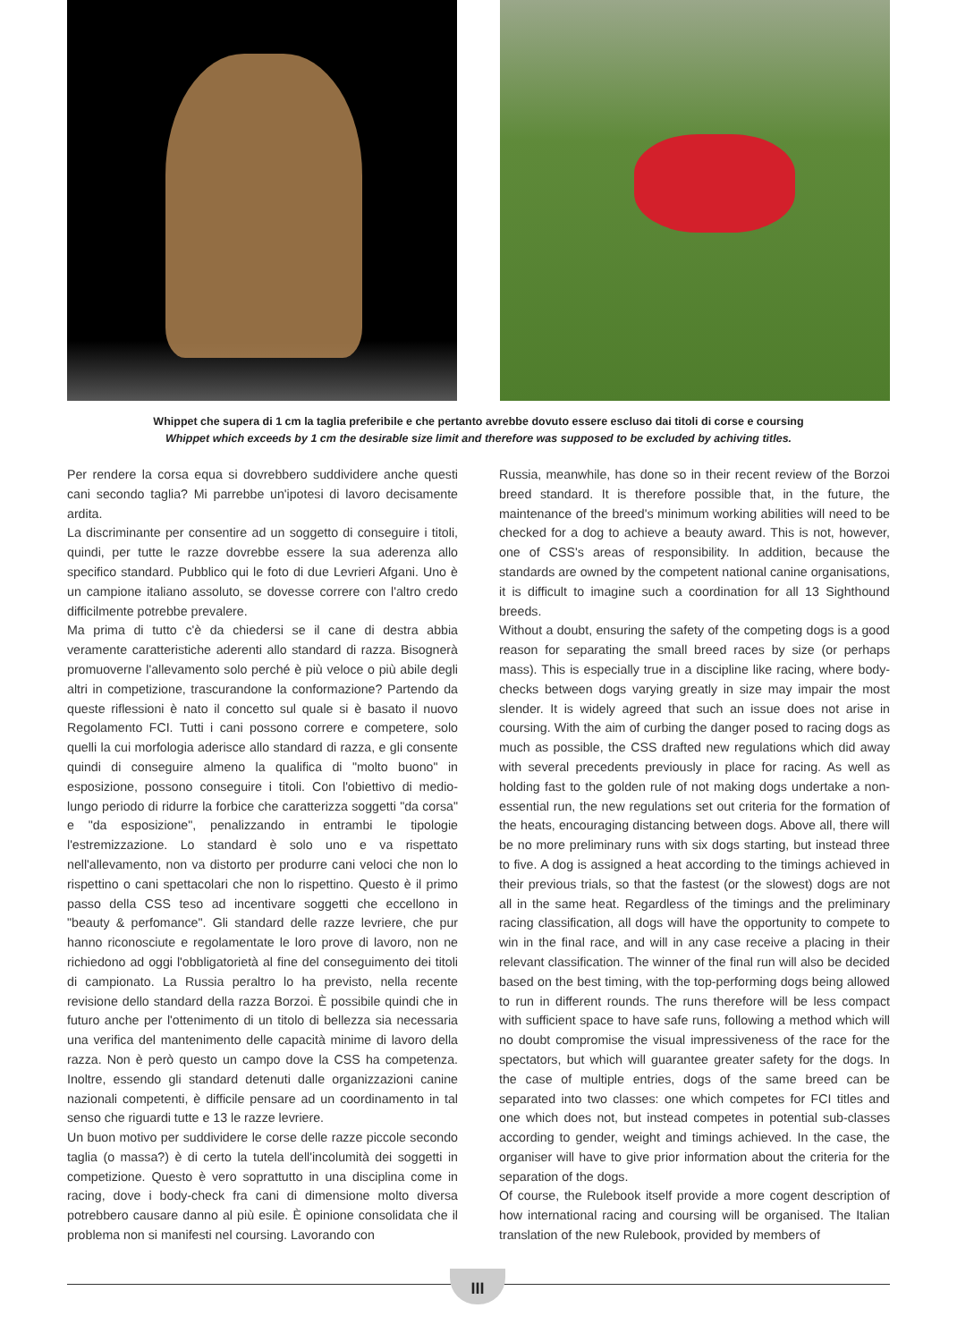Whippet che supera di 1 cm la taglia preferibile e che pertanto avrebbe dovuto essere escluso dai titoli di corse e coursing
Whippet which exceeds by 1 cm the desirable size limit and therefore was supposed to be excluded by achiving titles.
Per rendere la corsa equa si dovrebbero suddividere anche questi cani secondo taglia? Mi parrebbe un'ipotesi di lavoro decisamente ardita.
La discriminante per consentire ad un soggetto di conseguire i titoli, quindi, per tutte le razze dovrebbe essere la sua aderenza allo specifico standard. Pubblico qui le foto di due Levrieri Afgani. Uno è un campione italiano assoluto, se dovesse correre con l'altro credo difficilmente potrebbe prevalere.
Ma prima di tutto c'è da chiedersi se il cane di destra abbia veramente caratteristiche aderenti allo standard di razza. Bisognerà promuoverne l'allevamento solo perché è più veloce o più abile degli altri in competizione, trascurandone la conformazione? Partendo da queste riflessioni è nato il concetto sul quale si è basato il nuovo Regolamento FCI. Tutti i cani possono correre e competere, solo quelli la cui morfologia aderisce allo standard di razza, e gli consente quindi di conseguire almeno la qualifica di "molto buono" in esposizione, possono conseguire i titoli. Con l'obiettivo di medio-lungo periodo di ridurre la forbice che caratterizza soggetti "da corsa" e "da esposizione", penalizzando in entrambi le tipologie l'estremizzazione. Lo standard è solo uno e va rispettato nell'allevamento, non va distorto per produrre cani veloci che non lo rispettino o cani spettacolari che non lo rispettino. Questo è il primo passo della CSS teso ad incentivare soggetti che eccellono in "beauty & perfomance". Gli standard delle razze levriere, che pur hanno riconosciute e regolamentate le loro prove di lavoro, non ne richiedono ad oggi l'obbligatorietà al fine del conseguimento dei titoli di campionato. La Russia peraltro lo ha previsto, nella recente revisione dello standard della razza Borzoi. È possibile quindi che in futuro anche per l'ottenimento di un titolo di bellezza sia necessaria una verifica del mantenimento delle capacità minime di lavoro della razza. Non è però questo un campo dove la CSS ha competenza. Inoltre, essendo gli standard detenuti dalle organizzazioni canine nazionali competenti, è difficile pensare ad un coordinamento in tal senso che riguardi tutte e 13 le razze levriere.
Un buon motivo per suddividere le corse delle razze piccole secondo taglia (o massa?) è di certo la tutela dell'incolumità dei soggetti in competizione. Questo è vero soprattutto in una disciplina come in racing, dove i body-check fra cani di dimensione molto diversa potrebbero causare danno al più esile. È opinione consolidata che il problema non si manifesti nel coursing. Lavorando con
Russia, meanwhile, has done so in their recent review of the Borzoi breed standard. It is therefore possible that, in the future, the maintenance of the breed's minimum working abilities will need to be checked for a dog to achieve a beauty award. This is not, however, one of CSS's areas of responsibility. In addition, because the standards are owned by the competent national canine organisations, it is difficult to imagine such a coordination for all 13 Sighthound breeds.
Without a doubt, ensuring the safety of the competing dogs is a good reason for separating the small breed races by size (or perhaps mass). This is especially true in a discipline like racing, where body-checks between dogs varying greatly in size may impair the most slender. It is widely agreed that such an issue does not arise in coursing. With the aim of curbing the danger posed to racing dogs as much as possible, the CSS drafted new regulations which did away with several precedents previously in place for racing. As well as holding fast to the golden rule of not making dogs undertake a non-essential run, the new regulations set out criteria for the formation of the heats, encouraging distancing between dogs. Above all, there will be no more preliminary runs with six dogs starting, but instead three to five. A dog is assigned a heat according to the timings achieved in their previous trials, so that the fastest (or the slowest) dogs are not all in the same heat. Regardless of the timings and the preliminary racing classification, all dogs will have the opportunity to compete to win in the final race, and will in any case receive a placing in their relevant classification. The winner of the final run will also be decided based on the best timing, with the top-performing dogs being allowed to run in different rounds. The runs therefore will be less compact with sufficient space to have safe runs, following a method which will no doubt compromise the visual impressiveness of the race for the spectators, but which will guarantee greater safety for the dogs. In the case of multiple entries, dogs of the same breed can be separated into two classes: one which competes for FCI titles and one which does not, but instead competes in potential sub-classes according to gender, weight and timings achieved. In the case, the organiser will have to give prior information about the criteria for the separation of the dogs.
Of course, the Rulebook itself provide a more cogent description of how international racing and coursing will be organised. The Italian translation of the new Rulebook, provided by members of
III